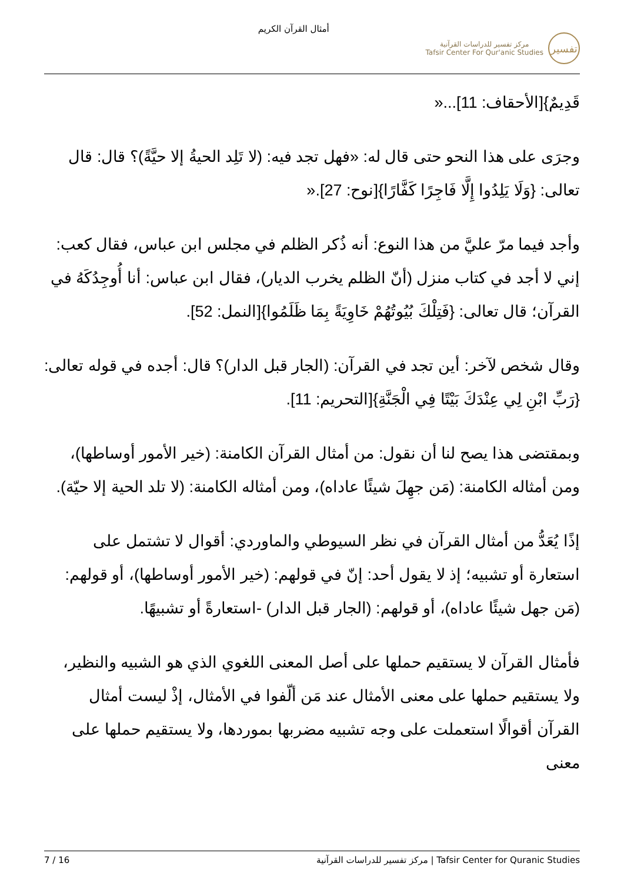أمثال القرآن الكريم
مركز تفسير للدراسات القرآنية
Tafsir Center For Qur'anic Studies
تفسير
قَدِيمٌ}[الأحقاف: 11]...«
وجرَى على هذا النحو حتى قال له: «فهل تجد فيه: (لا تَلِد الحيةُ إلا حيَّةً)؟ قال: قال تعالى: {وَلَا يَلِدُوا إِلَّا فَاجِرًا كَفَّارًا}[نوح: 27].«
وأجد فيما مرّ عليَّ من هذا النوع: أنه ذُكر الظلم في مجلس ابن عباس، فقال كعب: إني لا أجد في كتاب منزل (أنّ الظلم يخرب الديار)، فقال ابن عباس: أنا أُوجِدُكَهُ في القرآن؛ قال تعالى: {فَتِلْكَ بُيُوتُهُمْ خَاوِيَةً بِمَا ظَلَمُوا}[النمل: 52].
وقال شخص لآخر: أين تجد في القرآن: (الجار قبل الدار)؟ قال: أجده في قوله تعالى: {رَبِّ ابْنِ لِي عِنْدَكَ بَيْتًا فِي الْجَنَّةِ}[التحريم: 11].
وبمقتضى هذا يصح لنا أن نقول: من أمثال القرآن الكامنة: (خير الأمور أوساطها)، ومن أمثاله الكامنة: (مَن جهِلَ شيئًا عاداه)، ومن أمثاله الكامنة: (لا تلد الحية إلا حيّة).
إذًا يُعَدُّ من أمثال القرآن في نظر السيوطي والماوردي: أقوال لا تشتمل على استعارة أو تشبيه؛ إذ لا يقول أحد: إنّ في قولهم: (خير الأمور أوساطها)، أو قولهم: (مَن جهل شيئًا عاداه)، أو قولهم: (الجار قبل الدار) -استعارةً أو تشبيهًا.
فأمثال القرآن لا يستقيم حملها على أصل المعنى اللغوي الذي هو الشبيه والنظير، ولا يستقيم حملها على معنى الأمثال عند مَن ألّفوا في الأمثال، إذْ ليست أمثال القرآن أقوالًا استعملت على وجه تشبيه مضربها بموردها، ولا يستقيم حملها على معنى
7 / 16 مركز تفسير للدراسات القرآنية | Tafsir Center for Quranic Studies